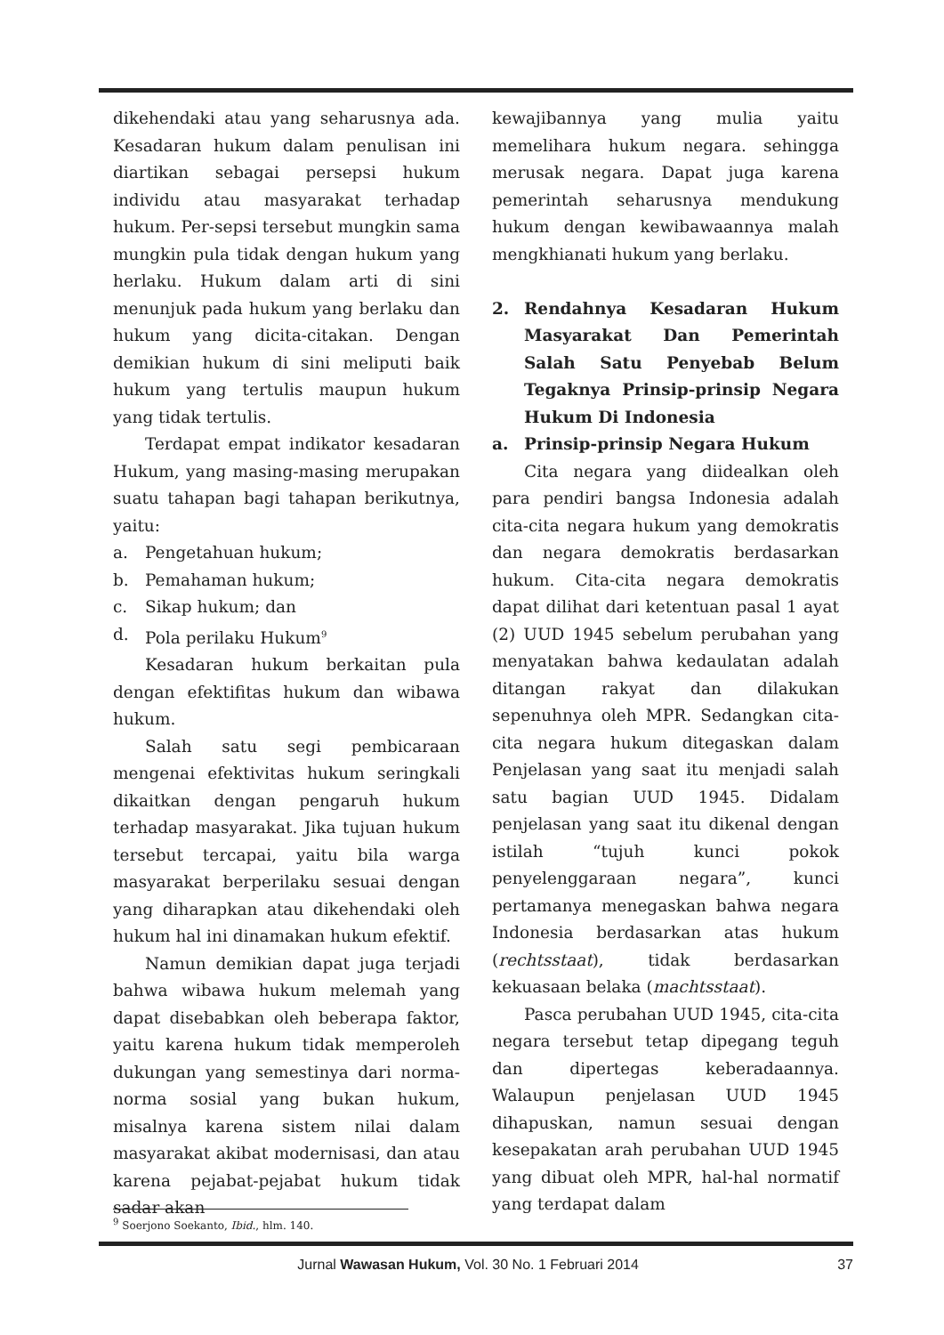dikehendaki atau yang seharusnya ada. Kesadaran hukum dalam penulisan ini diartikan sebagai persepsi hukum individu atau masyarakat terhadap hukum. Per-sepsi tersebut mungkin sama mungkin pula tidak dengan hukum yang herlaku. Hukum dalam arti di sini menunjuk pada hukum yang berlaku dan hukum yang dicita-citakan. Dengan demikian hukum di sini meliputi baik hukum yang tertulis maupun hukum yang tidak tertulis.
Terdapat empat indikator kesadaran Hukum, yang masing-masing merupakan suatu tahapan bagi tahapan berikutnya, yaitu:
a. Pengetahuan hukum;
b. Pemahaman hukum;
c. Sikap hukum; dan
d. Pola perilaku Hukum<sup>9</sup>
Kesadaran hukum berkaitan pula dengan efektifitas hukum dan wibawa hukum.
Salah satu segi pembicaraan mengenai efektivitas hukum seringkali dikaitkan dengan pengaruh hukum terhadap masyarakat. Jika tujuan hukum tersebut tercapai, yaitu bila warga masyarakat berperilaku sesuai dengan yang diharapkan atau dikehendaki oleh hukum hal ini dinamakan hukum efektif.
Namun demikian dapat juga terjadi bahwa wibawa hukum melemah yang dapat disebabkan oleh beberapa faktor, yaitu karena hukum tidak memperoleh dukungan yang semestinya dari norma-norma sosial yang bukan hukum, misalnya karena sistem nilai dalam masyarakat akibat modernisasi, dan atau karena pejabat-pejabat hukum tidak sadar akan
kewajibannya yang mulia yaitu memelihara hukum negara. sehingga merusak negara. Dapat juga karena pemerintah seharusnya mendukung hukum dengan kewibawaannya malah mengkhianati hukum yang berlaku.
2. Rendahnya Kesadaran Hukum Masyarakat Dan Pemerintah Salah Satu Penyebab Belum Tegaknya Prinsip-prinsip Negara Hukum Di Indonesia
a. Prinsip-prinsip Negara Hukum
Cita negara yang diidealkan oleh para pendiri bangsa Indonesia adalah cita-cita negara hukum yang demokratis dan negara demokratis berdasarkan hukum. Cita-cita negara demokratis dapat dilihat dari ketentuan pasal 1 ayat (2) UUD 1945 sebelum perubahan yang menyatakan bahwa kedaulatan adalah ditangan rakyat dan dilakukan sepenuhnya oleh MPR. Sedangkan cita-cita negara hukum ditegaskan dalam Penjelasan yang saat itu menjadi salah satu bagian UUD 1945. Didalam penjelasan yang saat itu dikenal dengan istilah “tujuh kunci pokok penyelenggaraan negara”, kunci pertamanya menegaskan bahwa negara Indonesia berdasarkan atas hukum (rechtsstaat), tidak berdasarkan kekuasaan belaka (machtsstaat).
Pasca perubahan UUD 1945, cita-cita negara tersebut tetap dipegang teguh dan dipertegas keberadaannya. Walaupun penjelasan UUD 1945 dihapuskan, namun sesuai dengan kesepakatan arah perubahan UUD 1945 yang dibuat oleh MPR, hal-hal normatif yang terdapat dalam
<sup>9</sup> Soerjono Soekanto, Ibid., hlm. 140.
Jurnal Wawasan Hukum, Vol. 30 No. 1 Februari 2014
37